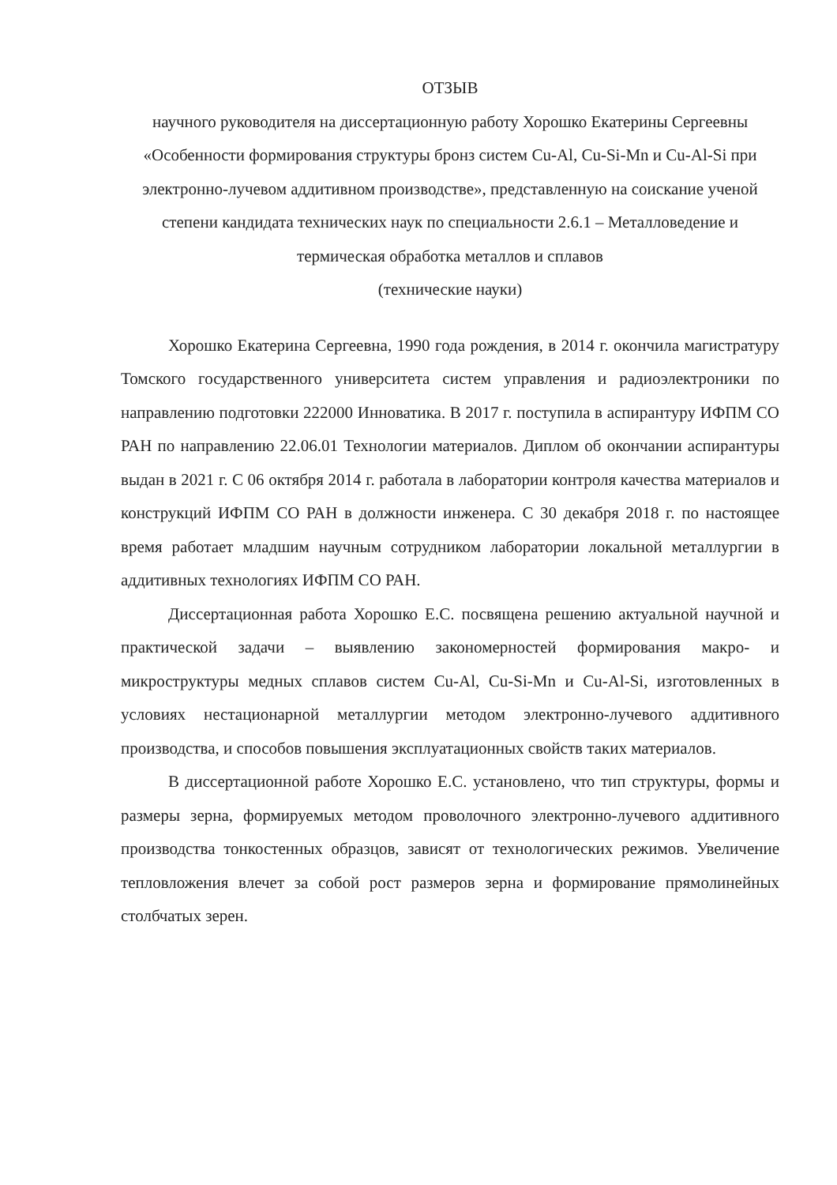ОТЗЫВ
научного руководителя на диссертационную работу Хорошко Екатерины Сергеевны
«Особенности формирования структуры бронз систем Cu-Al, Cu-Si-Mn и Cu-Al-Si при электронно-лучевом аддитивном производстве», представленную на соискание ученой степени кандидата технических наук по специальности 2.6.1 – Металловедение и термическая обработка металлов и сплавов
(технические науки)
Хорошко Екатерина Сергеевна, 1990 года рождения, в 2014 г. окончила магистратуру Томского государственного университета систем управления и радиоэлектроники по направлению подготовки 222000 Инноватика. В 2017 г. поступила в аспирантуру ИФПМ СО РАН по направлению 22.06.01 Технологии материалов. Диплом об окончании аспирантуры выдан в 2021 г. С 06 октября 2014 г. работала в лаборатории контроля качества материалов и конструкций ИФПМ СО РАН в должности инженера. С 30 декабря 2018 г. по настоящее время работает младшим научным сотрудником лаборатории локальной металлургии в аддитивных технологиях ИФПМ СО РАН.
Диссертационная работа Хорошко Е.С. посвящена решению актуальной научной и практической задачи – выявлению закономерностей формирования макро- и микроструктуры медных сплавов систем Cu-Al, Cu-Si-Mn и Cu-Al-Si, изготовленных в условиях нестационарной металлургии методом электронно-лучевого аддитивного производства, и способов повышения эксплуатационных свойств таких материалов.
В диссертационной работе Хорошко Е.С. установлено, что тип структуры, формы и размеры зерна, формируемых методом проволочного электронно-лучевого аддитивного производства тонкостенных образцов, зависят от технологических режимов. Увеличение тепловложения влечет за собой рост размеров зерна и формирование прямолинейных столбчатых зерен.